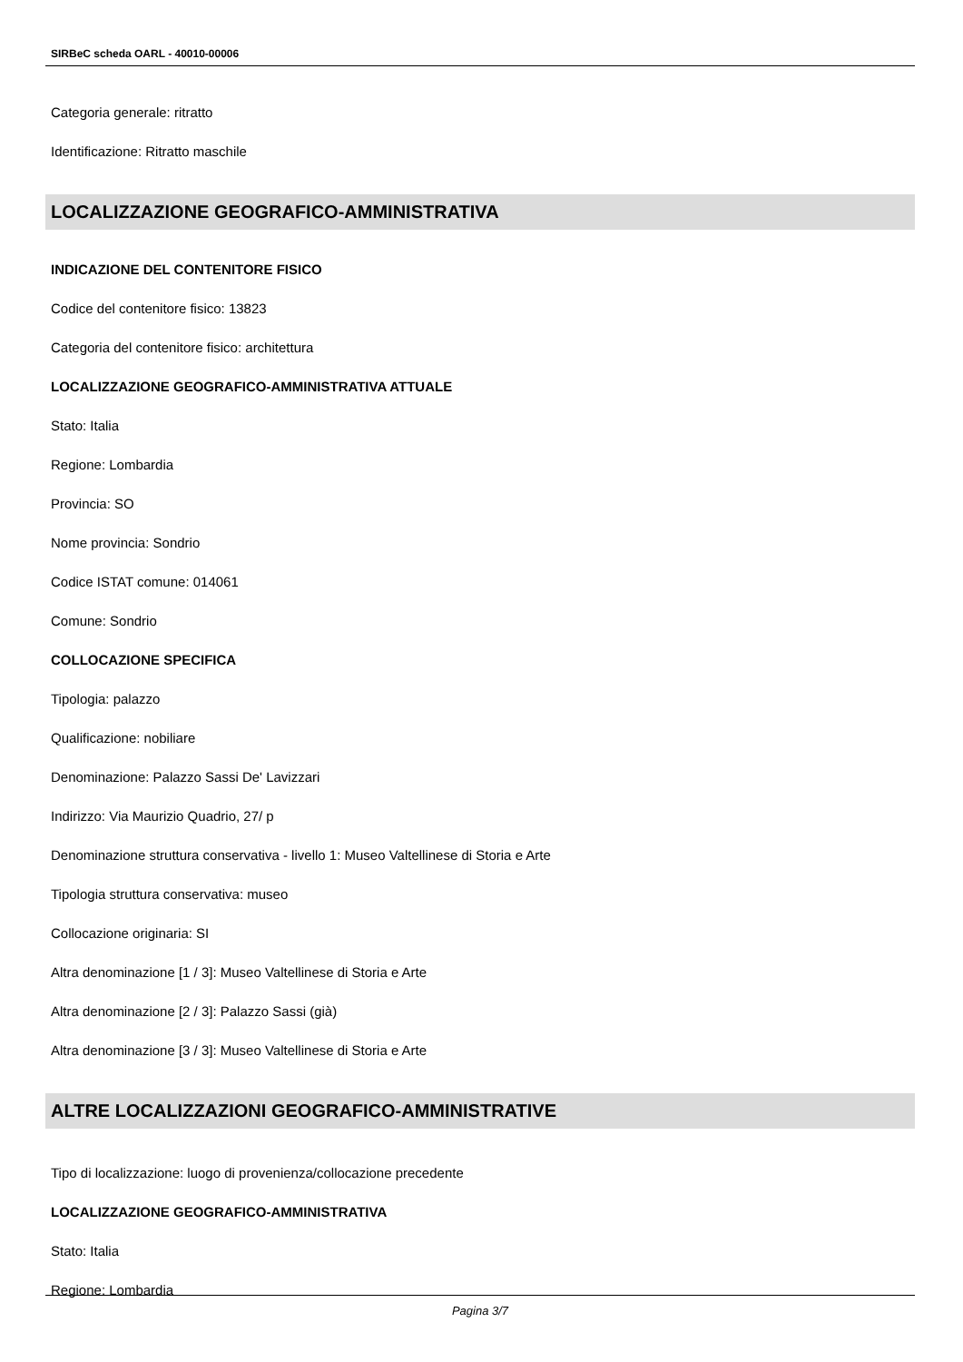SIRBeC scheda OARL - 40010-00006
Categoria generale: ritratto
Identificazione: Ritratto maschile
LOCALIZZAZIONE GEOGRAFICO-AMMINISTRATIVA
INDICAZIONE DEL CONTENITORE FISICO
Codice del contenitore fisico: 13823
Categoria del contenitore fisico: architettura
LOCALIZZAZIONE GEOGRAFICO-AMMINISTRATIVA ATTUALE
Stato: Italia
Regione: Lombardia
Provincia: SO
Nome provincia: Sondrio
Codice ISTAT comune: 014061
Comune: Sondrio
COLLOCAZIONE SPECIFICA
Tipologia: palazzo
Qualificazione: nobiliare
Denominazione: Palazzo Sassi De' Lavizzari
Indirizzo: Via Maurizio Quadrio, 27/ p
Denominazione struttura conservativa - livello 1: Museo Valtellinese di Storia e Arte
Tipologia struttura conservativa: museo
Collocazione originaria: SI
Altra denominazione [1 / 3]: Museo Valtellinese di Storia e Arte
Altra denominazione [2 / 3]: Palazzo Sassi (già)
Altra denominazione [3 / 3]: Museo Valtellinese di Storia e Arte
ALTRE LOCALIZZAZIONI GEOGRAFICO-AMMINISTRATIVE
Tipo di localizzazione: luogo di provenienza/collocazione precedente
LOCALIZZAZIONE GEOGRAFICO-AMMINISTRATIVA
Stato: Italia
Regione: Lombardia
Pagina 3/7